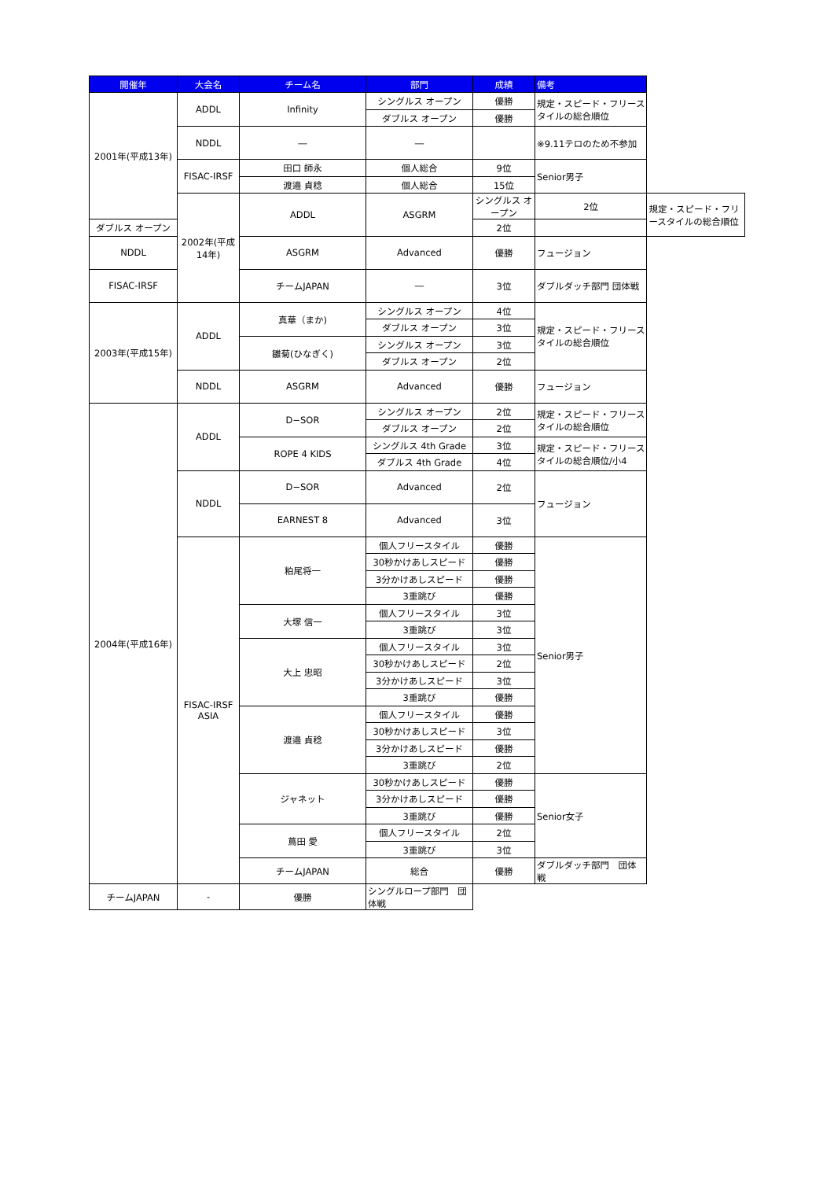| 開催年 | 大会名 | チーム名 | 部門 | 成績 | 備考 | |
| --- | --- | --- | --- | --- | --- | --- |
| 2001年(平成13年) | ADDL | Infinity | シングルス オープン | 優勝 | 規定・スピード・フリースタイルの総合順位 | |
| | | | ダブルス オープン | 優勝 | | |
| | NDDL | ― | ― | | ※9.11テロのため不参加 | |
| | FISAC-IRSF | 田口 師永 | 個人総合 | 9位 | Senior男子 | |
| | | 渡邉 貞稔 | 個人総合 | 15位 | | |
| | 2002年(平成14年) | ADDL | ASGRM | シングルス オープン | 2位 | 規定・スピード・フリースタイルの総合順位 |
| ダブルス オープン | | | | 2位 | | |
| NDDL | | ASGRM | Advanced | 優勝 | フュージョン | |
| FISAC-IRSF | | チームJAPAN | ― | 3位 | ダブルダッチ部門 団体戦 | |
| 2003年(平成15年) | ADDL | 真華（まか) | シングルス オープン | 4位 | 規定・スピード・フリースタイルの総合順位 | |
| | | | ダブルス オープン | 3位 | | |
| | | 雛菊(ひなぎく) | シングルス オープン | 3位 | | |
| | | | ダブルス オープン | 2位 | | |
| | NDDL | ASGRM | Advanced | 優勝 | フュージョン | |
| 2004年(平成16年) | ADDL | D−SOR | シングルス オープン | 2位 | 規定・スピード・フリースタイルの総合順位 | |
| | | | ダブルス オープン | 2位 | | |
| | | ROPE 4 KIDS | シングルス 4th Grade | 3位 | 規定・スピード・フリースタイルの総合順位/小4 | |
| | | | ダブルス 4th Grade | 4位 | | |
| | NDDL | D−SOR | Advanced | 2位 | フュージョン | |
| | | EARNEST 8 | Advanced | 3位 | | |
| | FISAC-IRSF ASIA | 粕尾将一 | 個人フリースタイル | 優勝 | Senior男子 | |
| | | | 30秒かけあしスピード | 優勝 | | |
| | | | 3分かけあしスピード | 優勝 | | |
| | | | 3重跳び | 優勝 | | |
| | | 大塚 信一 | 個人フリースタイル | 3位 | | |
| | | | 3重跳び | 3位 | | |
| | | 大上 忠昭 | 個人フリースタイル | 3位 | | |
| | | | 30秒かけあしスピード | 2位 | | |
| | | | 3分かけあしスピード | 3位 | | |
| | | | 3重跳び | 優勝 | | |
| | | 渡邉 貞稔 | 個人フリースタイル | 優勝 | | |
| | | | 30秒かけあしスピード | 3位 | | |
| | | | 3分かけあしスピード | 優勝 | | |
| | | | 3重跳び | 2位 | | |
| | | ジャネット | 30秒かけあしスピード | 優勝 | Senior女子 | |
| | | | 3分かけあしスピード | 優勝 | | |
| | | | 3重跳び | 優勝 | | |
| | | 蔦田 愛 | 個人フリースタイル | 2位 | | |
| | | | 3重跳び | 3位 | | |
| | | チームJAPAN | 総合 | 優勝 | ダブルダッチ部門 団体戦 | |
| チームJAPAN | - | 優勝 | シングルロープ部門 団体戦 | | | |